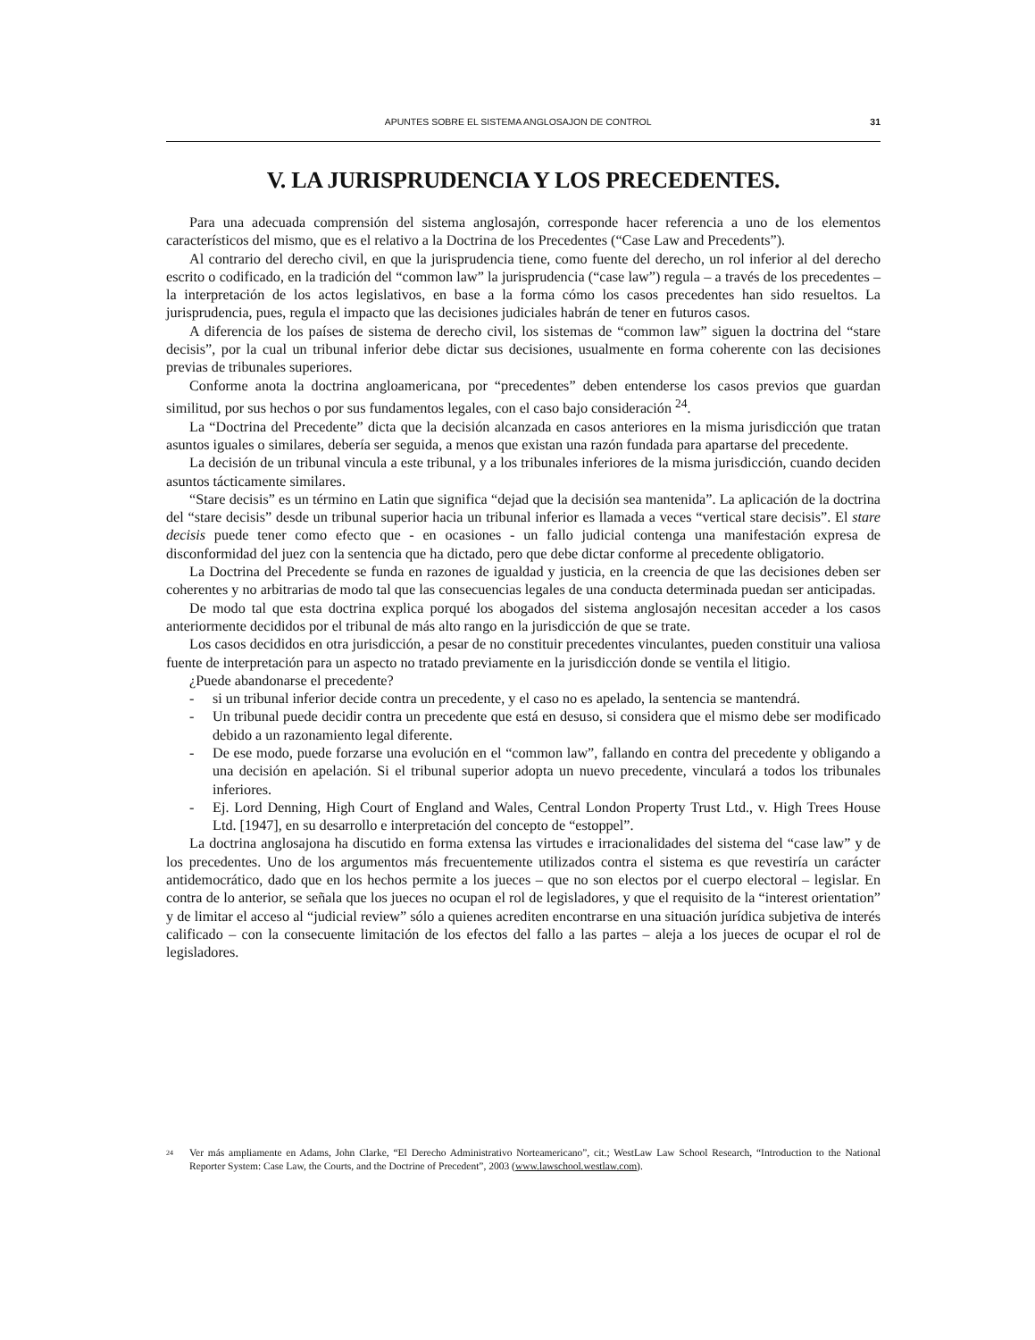APUNTES SOBRE EL SISTEMA ANGLOSAJON DE CONTROL 31
V. LA JURISPRUDENCIA Y LOS PRECEDENTES.
Para una adecuada comprensión del sistema anglosajón, corresponde hacer referencia a uno de los elementos característicos del mismo, que es el relativo a la Doctrina de los Precedentes (“Case Law and Precedents”).
Al contrario del derecho civil, en que la jurisprudencia tiene, como fuente del derecho, un rol inferior al del derecho escrito o codificado, en la tradición del “common law” la jurisprudencia (“case law”) regula – a través de los precedentes – la interpretación de los actos legislativos, en base a la forma cómo los casos precedentes han sido resueltos. La jurisprudencia, pues, regula el impacto que las decisiones judiciales habrán de tener en futuros casos.
A diferencia de los países de sistema de derecho civil, los sistemas de “common law” siguen la doctrina del “stare decisis”, por la cual un tribunal inferior debe dictar sus decisiones, usualmente en forma coherente con las decisiones previas de tribunales superiores.
Conforme anota la doctrina angloamericana, por “precedentes” deben entenderse los casos previos que guardan similitud, por sus hechos o por sus fundamentos legales, con el caso bajo consideración <sup>24</sup>.
La “Doctrina del Precedente” dicta que la decisión alcanzada en casos anteriores en la misma jurisdicción que tratan asuntos iguales o similares, debería ser seguida, a menos que existan una razón fundada para apartarse del precedente.
La decisión de un tribunal vincula a este tribunal, y a los tribunales inferiores de la misma jurisdicción, cuando deciden asuntos tácticamente similares.
“Stare decisis” es un término en Latin que significa “dejad que la decisión sea mantenida”. La aplicación de la doctrina del “stare decisis” desde un tribunal superior hacia un tribunal inferior es llamada a veces “vertical stare decisis”. El stare decisis puede tener como efecto que - en ocasiones - un fallo judicial contenga una manifestación expresa de disconformidad del juez con la sentencia que ha dictado, pero que debe dictar conforme al precedente obligatorio.
La Doctrina del Precedente se funda en razones de igualdad y justicia, en la creencia de que las decisiones deben ser coherentes y no arbitrarias de modo tal que las consecuencias legales de una conducta determinada puedan ser anticipadas.
De modo tal que esta doctrina explica porqué los abogados del sistema anglosajón necesitan acceder a los casos anteriormente decididos por el tribunal de más alto rango en la jurisdicción de que se trate.
Los casos decididos en otra jurisdicción, a pesar de no constituir precedentes vinculantes, pueden constituir una valiosa fuente de interpretación para un aspecto no tratado previamente en la jurisdicción donde se ventila el litigio.
¿Puede abandonarse el precedente?
- si un tribunal inferior decide contra un precedente, y el caso no es apelado, la sentencia se mantendrá.
- Un tribunal puede decidir contra un precedente que está en desuso, si considera que el mismo debe ser modificado debido a un razonamiento legal diferente.
- De ese modo, puede forzarse una evolución en el “common law”, fallando en contra del precedente y obligando a una decisión en apelación. Si el tribunal superior adopta un nuevo precedente, vinculará a todos los tribunales inferiores.
- Ej. Lord Denning, High Court of England and Wales, Central London Property Trust Ltd., v. High Trees House Ltd. [1947], en su desarrollo e interpretación del concepto de “estoppel”.
La doctrina anglosajona ha discutido en forma extensa las virtudes e irracionalidades del sistema del “case law” y de los precedentes. Uno de los argumentos más frecuentemente utilizados contra el sistema es que revestiría un carácter antidemocrático, dado que en los hechos permite a los jueces – que no son electos por el cuerpo electoral – legislar. En contra de lo anterior, se señala que los jueces no ocupan el rol de legisladores, y que el requisito de la “interest orientation” y de limitar el acceso al “judicial review” sólo a quienes acrediten encontrarse en una situación jurídica subjetiva de interés calificado – con la consecuente limitación de los efectos del fallo a las partes – aleja a los jueces de ocupar el rol de legisladores.
<sup>24</sup> Ver más ampliamente en Adams, John Clarke, “El Derecho Administrativo Norteamericano”, cit.; WestLaw Law School Research, “Introduction to the National Reporter System: Case Law, the Courts, and the Doctrine of Precedent”, 2003 (www.lawschool.westlaw.com).